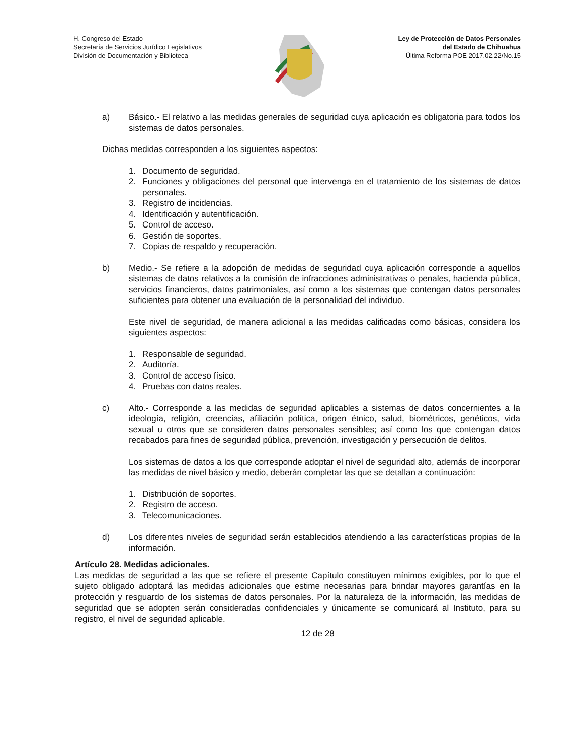H. Congreso del Estado
Secretaría de Servicios Jurídico Legislativos
División de Documentación y Biblioteca
Ley de Protección de Datos Personales
del Estado de Chihuahua
Última Reforma POE 2017.02.22/No.15
a) Básico.- El relativo a las medidas generales de seguridad cuya aplicación es obligatoria para todos los sistemas de datos personales.
Dichas medidas corresponden a los siguientes aspectos:
1. Documento de seguridad.
2. Funciones y obligaciones del personal que intervenga en el tratamiento de los sistemas de datos personales.
3. Registro de incidencias.
4. Identificación y autentificación.
5. Control de acceso.
6. Gestión de soportes.
7. Copias de respaldo y recuperación.
b) Medio.- Se refiere a la adopción de medidas de seguridad cuya aplicación corresponde a aquellos sistemas de datos relativos a la comisión de infracciones administrativas o penales, hacienda pública, servicios financieros, datos patrimoniales, así como a los sistemas que contengan datos personales suficientes para obtener una evaluación de la personalidad del individuo.
Este nivel de seguridad, de manera adicional a las medidas calificadas como básicas, considera los siguientes aspectos:
1. Responsable de seguridad.
2. Auditoría.
3. Control de acceso físico.
4. Pruebas con datos reales.
c) Alto.- Corresponde a las medidas de seguridad aplicables a sistemas de datos concernientes a la ideología, religión, creencias, afiliación política, origen étnico, salud, biométricos, genéticos, vida sexual u otros que se consideren datos personales sensibles; así como los que contengan datos recabados para fines de seguridad pública, prevención, investigación y persecución de delitos.
Los sistemas de datos a los que corresponde adoptar el nivel de seguridad alto, además de incorporar las medidas de nivel básico y medio, deberán completar las que se detallan a continuación:
1. Distribución de soportes.
2. Registro de acceso.
3. Telecomunicaciones.
d) Los diferentes niveles de seguridad serán establecidos atendiendo a las características propias de la información.
Artículo 28. Medidas adicionales.
Las medidas de seguridad a las que se refiere el presente Capítulo constituyen mínimos exigibles, por lo que el sujeto obligado adoptará las medidas adicionales que estime necesarias para brindar mayores garantías en la protección y resguardo de los sistemas de datos personales. Por la naturaleza de la información, las medidas de seguridad que se adopten serán consideradas confidenciales y únicamente se comunicará al Instituto, para su registro, el nivel de seguridad aplicable.
12 de 28